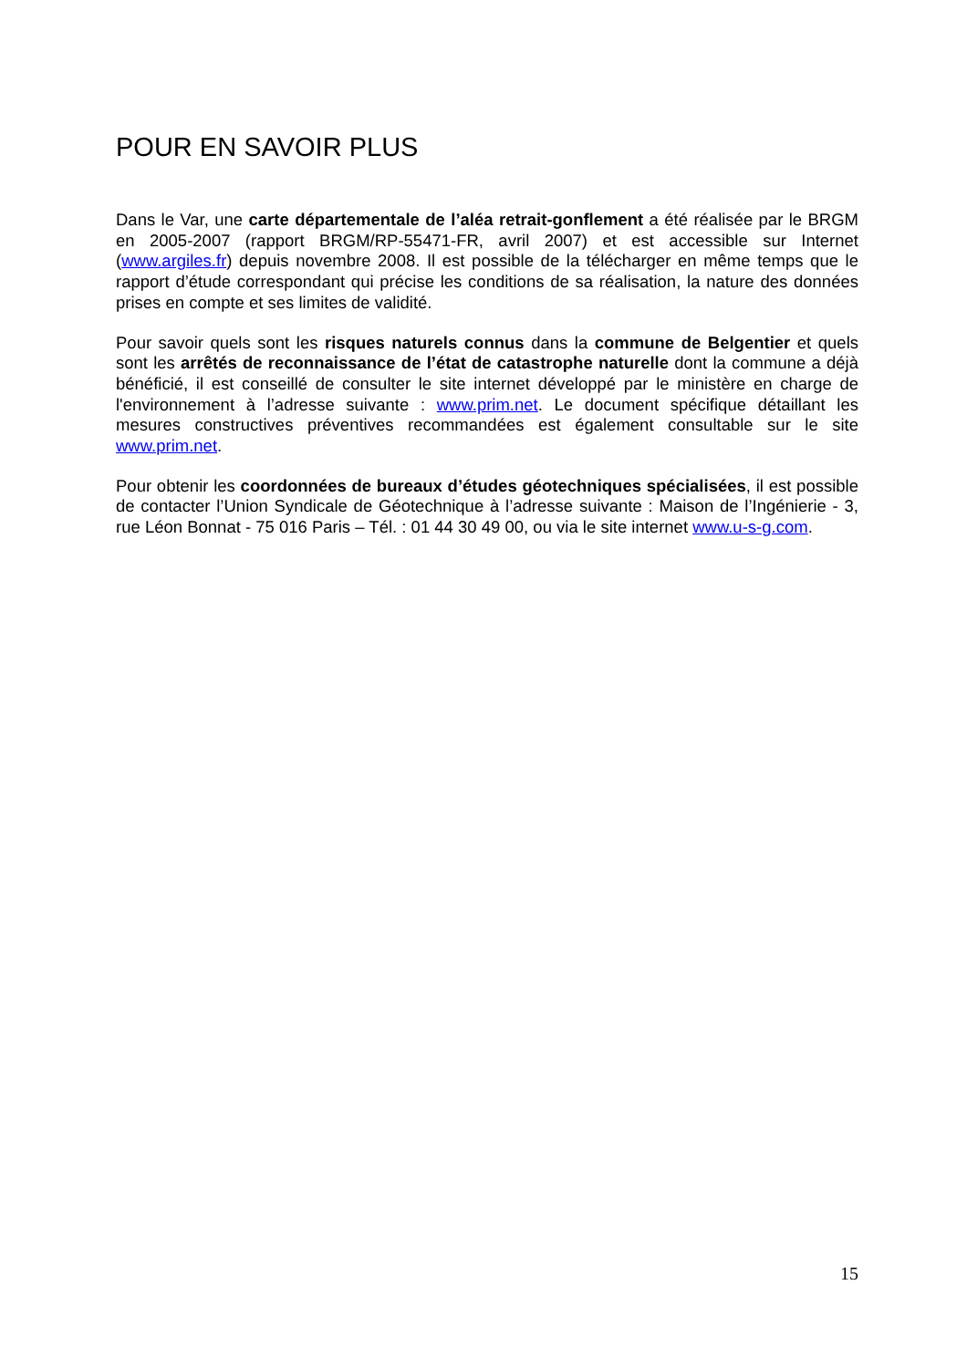POUR EN SAVOIR PLUS
Dans le Var, une carte départementale de l’aléa retrait-gonflement a été réalisée par le BRGM en 2005-2007 (rapport BRGM/RP-55471-FR, avril 2007) et est accessible sur Internet (www.argiles.fr) depuis novembre 2008. Il est possible de la télécharger en même temps que le rapport d’étude correspondant qui précise les conditions de sa réalisation, la nature des données prises en compte et ses limites de validité.
Pour savoir quels sont les risques naturels connus dans la commune de Belgentier et quels sont les arrêtés de reconnaissance de l’état de catastrophe naturelle dont la commune a déjà bénéficié, il est conseillé de consulter le site internet développé par le ministère en charge de l'environnement à l’adresse suivante : www.prim.net. Le document spécifique détaillant les mesures constructives préventives recommandées est également consultable sur le site www.prim.net.
Pour obtenir les coordonnées de bureaux d’études géotechniques spécialisées, il est possible de contacter l’Union Syndicale de Géotechnique à l’adresse suivante : Maison de l’Ingénierie - 3, rue Léon Bonnat - 75 016 Paris – Tél. : 01 44 30 49 00, ou via le site internet www.u-s-g.com.
15